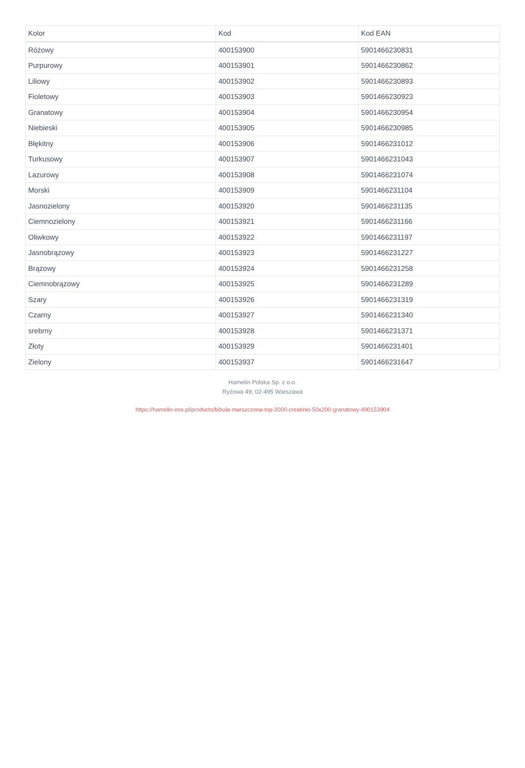| Kolor | Kod | Kod EAN |
| --- | --- | --- |
| Różowy | 400153900 | 5901466230831 |
| Purpurowy | 400153901 | 5901466230862 |
| Liliowy | 400153902 | 5901466230893 |
| Fioletowy | 400153903 | 5901466230923 |
| Granatowy | 400153904 | 5901466230954 |
| Niebieski | 400153905 | 5901466230985 |
| Błękitny | 400153906 | 5901466231012 |
| Turkusowy | 400153907 | 5901466231043 |
| Lazurowy | 400153908 | 5901466231074 |
| Morski | 400153909 | 5901466231104 |
| Jasnozielony | 400153920 | 5901466231135 |
| Ciemnozielony | 400153921 | 5901466231166 |
| Oliwkowy | 400153922 | 5901466231197 |
| Jasnobrązowy | 400153923 | 5901466231227 |
| Brązowy | 400153924 | 5901466231258 |
| Ciemnobrązowy | 400153925 | 5901466231289 |
| Szary | 400153926 | 5901466231319 |
| Czarny | 400153927 | 5901466231340 |
| srebrny | 400153928 | 5901466231371 |
| Złoty | 400153929 | 5901466231401 |
| Zielony | 400153937 | 5901466231647 |
Hamelin Polska Sp. z o.o.
Ryżowa 49, 02-495 Warszawa
https://hamelin-eos.pl/products/bibula-marszczona-top-2000-creatinio-50x200-granatowy-400153904